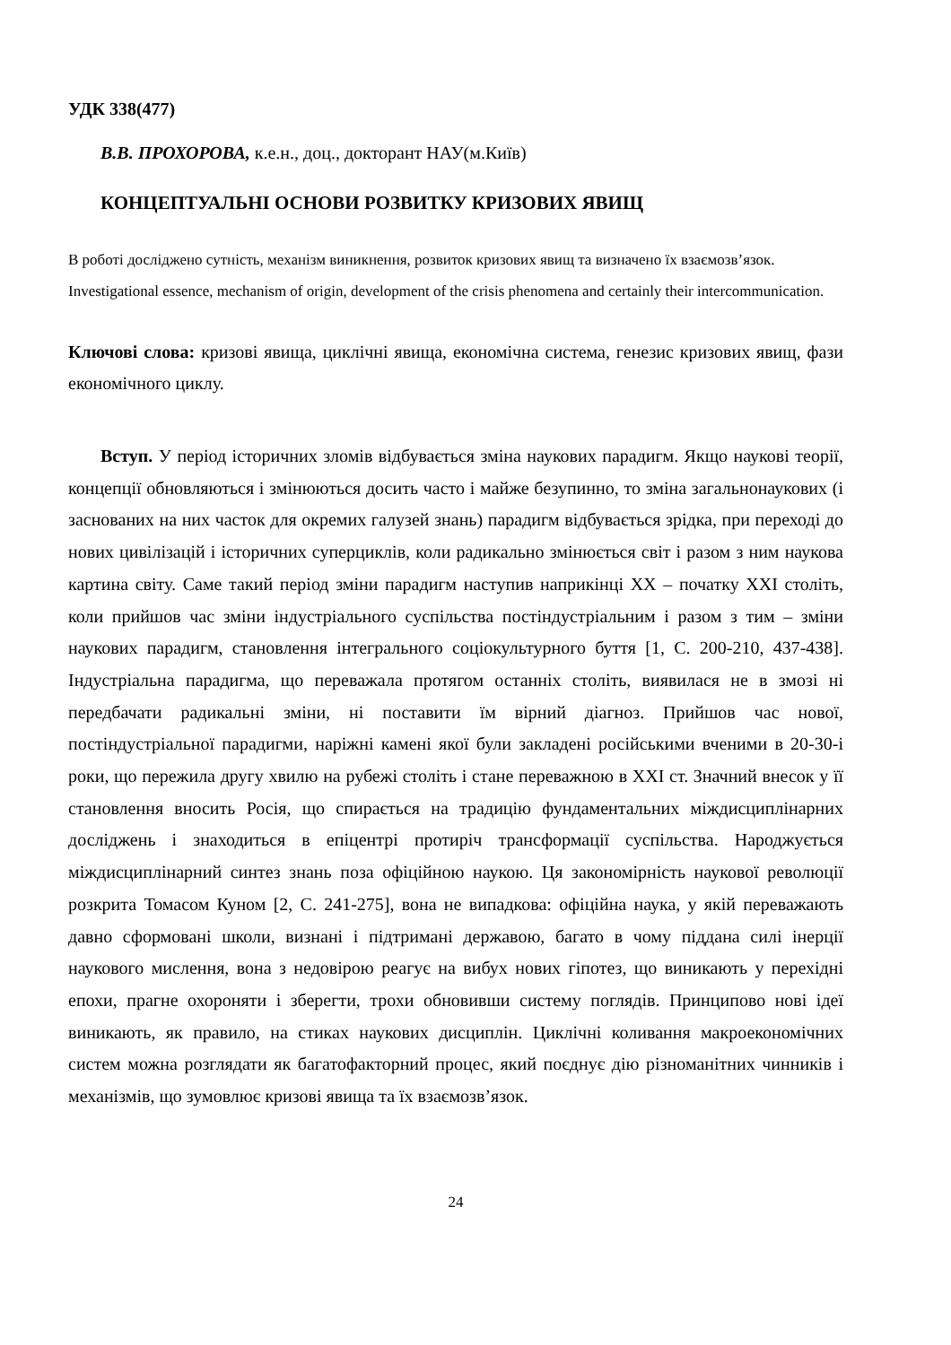УДК 338(477)
В.В. ПРОХОРОВА, к.е.н., доц., докторант НАУ(м.Київ)
КОНЦЕПТУАЛЬНІ ОСНОВИ РОЗВИТКУ КРИЗОВИХ ЯВИЩ
В роботі досліджено сутність, механізм виникнення, розвиток кризових явищ та визначено їх взаємозв’язок.
Investigational essence, mechanism of origin, development of the crisis phenomena and certainly their intercommunication.
Ключові слова: кризові явища, циклічні явища, економічна система, генезис кризових явищ, фази економічного циклу.
Вступ. У період історичних зломів відбувається зміна наукових парадигм. Якщо наукові теорії, концепції обновляються і змінюються досить часто і майже безупинно, то зміна загальнонаукових (і заснованих на них часток для окремих галузей знань) парадигм відбувається зрідка, при переході до нових цивілізацій і історичних суперциклів, коли радикально змінюється світ і разом з ним наукова картина світу. Саме такий період зміни парадигм наступив наприкінці XX – початку XXI століть, коли прийшов час зміни індустріального суспільства постіндустріальним і разом з тим – зміни наукових парадигм, становлення інтегрального соціокультурного буття [1, С. 200-210, 437-438]. Індустріальна парадигма, що переважала протягом останніх століть, виявилася не в змозі ні передбачати радикальні зміни, ні поставити їм вірний діагноз. Прийшов час нової, постіндустріальної парадигми, наріжні камені якої були закладені російськими вченими в 20-30-і роки, що пережила другу хвилю на рубежі століть і стане переважною в XXI ст. Значний внесок у її становлення вносить Росія, що спирається на традицію фундаментальних міждисциплінарних досліджень і знаходиться в епіцентрі протиріч трансформації суспільства. Народжується міждисциплінарний синтез знань поза офіційною наукою. Ця закономірність наукової революції розкрита Томасом Куном [2, С. 241-275], вона не випадкова: офіційна наука, у якій переважають давно сформовані школи, визнані і підтримані державою, багато в чому піддана силі інерції наукового мислення, вона з недовірою реагує на вибух нових гіпотез, що виникають у перехідні епохи, прагне охороняти і зберегти, трохи обновивши систему поглядів. Принципово нові ідеї виникають, як правило, на стиках наукових дисциплін. Циклічні коливання макроекономічних систем можна розглядати як багатофакторний процес, який поєднує дію різноманітних чинників і механізмів, що зумовлює кризові явища та їх взаємозв’язок.
24